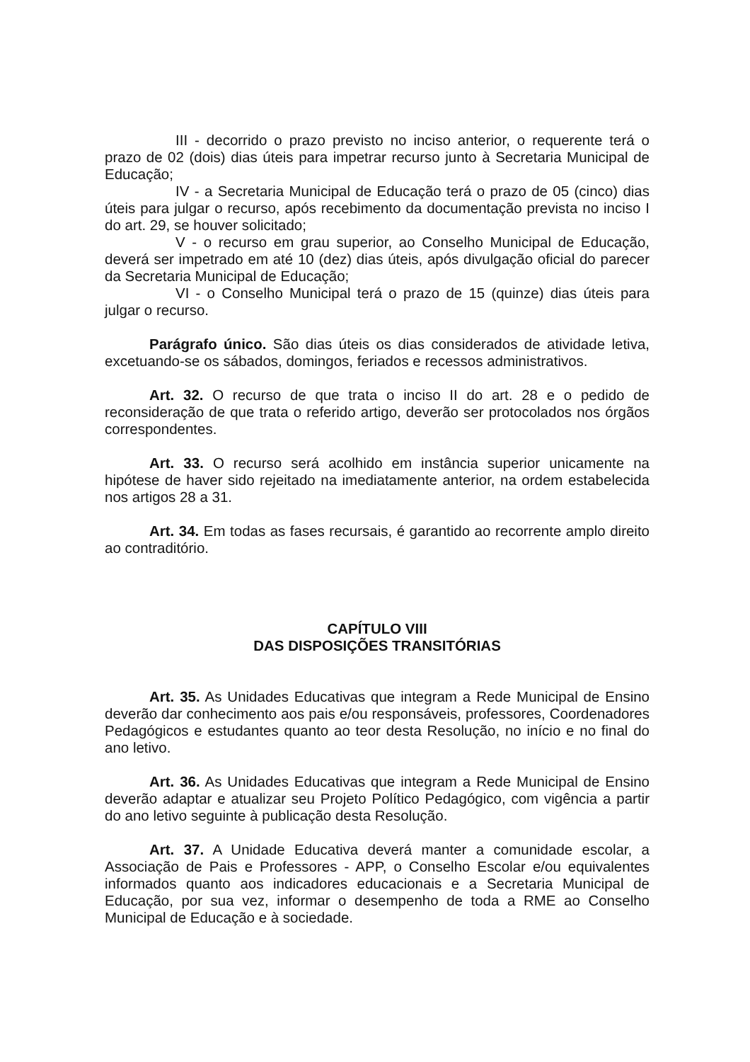III - decorrido o prazo previsto no inciso anterior, o requerente terá o prazo de 02 (dois) dias úteis para impetrar recurso junto à Secretaria Municipal de Educação;
IV - a Secretaria Municipal de Educação terá o prazo de 05 (cinco) dias úteis para julgar o recurso, após recebimento da documentação prevista no inciso I do art. 29, se houver solicitado;
V - o recurso em grau superior, ao Conselho Municipal de Educação, deverá ser impetrado em até 10 (dez) dias úteis, após divulgação oficial do parecer da Secretaria Municipal de Educação;
VI - o Conselho Municipal terá o prazo de 15 (quinze) dias úteis para julgar o recurso.
Parágrafo único. São dias úteis os dias considerados de atividade letiva, excetuando-se os sábados, domingos, feriados e recessos administrativos.
Art. 32. O recurso de que trata o inciso II do art. 28 e o pedido de reconsideração de que trata o referido artigo, deverão ser protocolados nos órgãos correspondentes.
Art. 33. O recurso será acolhido em instância superior unicamente na hipótese de haver sido rejeitado na imediatamente anterior, na ordem estabelecida nos artigos 28 a 31.
Art. 34. Em todas as fases recursais, é garantido ao recorrente amplo direito ao contraditório.
CAPÍTULO VIII
DAS DISPOSIÇÕES TRANSITÓRIAS
Art. 35. As Unidades Educativas que integram a Rede Municipal de Ensino deverão dar conhecimento aos pais e/ou responsáveis, professores, Coordenadores Pedagógicos e estudantes quanto ao teor desta Resolução, no início e no final do ano letivo.
Art. 36. As Unidades Educativas que integram a Rede Municipal de Ensino deverão adaptar e atualizar seu Projeto Político Pedagógico, com vigência a partir do ano letivo seguinte à publicação desta Resolução.
Art. 37. A Unidade Educativa deverá manter a comunidade escolar, a Associação de Pais e Professores - APP, o Conselho Escolar e/ou equivalentes informados quanto aos indicadores educacionais e a Secretaria Municipal de Educação, por sua vez, informar o desempenho de toda a RME ao Conselho Municipal de Educação e à sociedade.